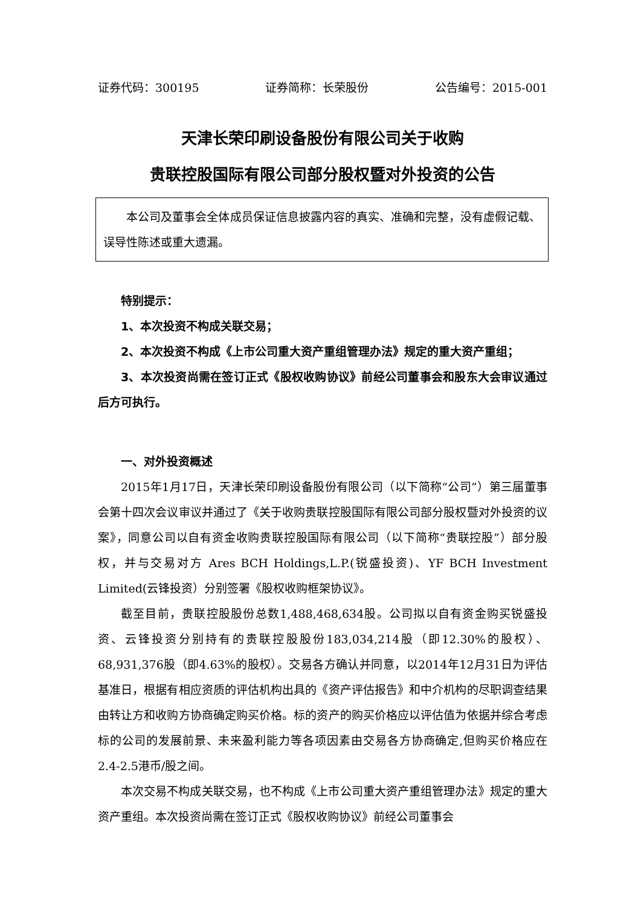证券代码：300195 证券简称：长荣股份 公告编号：2015-001
天津长荣印刷设备股份有限公司关于收购
贵联控股国际有限公司部分股权暨对外投资的公告
本公司及董事会全体成员保证信息披露内容的真实、准确和完整，没有虚假记载、误导性陈述或重大遗漏。
特别提示：
1、本次投资不构成关联交易；
2、本次投资不构成《上市公司重大资产重组管理办法》规定的重大资产重组；
3、本次投资尚需在签订正式《股权收购协议》前经公司董事会和股东大会审议通过后方可执行。
一、对外投资概述
2015年1月17日，天津长荣印刷设备股份有限公司（以下简称“公司”）第三届董事会第十四次会议审议并通过了《关于收购贵联控股国际有限公司部分股权暨对外投资的议案》，同意公司以自有资金收购贵联控股国际有限公司（以下简称“贵联控股”）部分股权，并与交易对方 Ares BCH Holdings,L.P.(锐盛投资)、YF BCH Investment Limited(云锋投资）分别签署《股权收购框架协议》。
截至目前，贵联控股股份总数1,488,468,634股。公司拟以自有资金购买锐盛投资、云锋投资分别持有的贵联控股股份183,034,214股（即12.30%的股权）、68,931,376股（即4.63%的股权）。交易各方确认并同意，以2014年12月31日为评估基准日，根据有相应资质的评估机构出具的《资产评估报告》和中介机构的尽职调查结果由转让方和收购方协商确定购买价格。标的资产的购买价格应以评估值为依据并综合考虑标的公司的发展前景、未来盈利能力等各项因素由交易各方协商确定,但购买价格应在2.4-2.5港币/股之间。
本次交易不构成关联交易，也不构成《上市公司重大资产重组管理办法》规定的重大资产重组。本次投资尚需在签订正式《股权收购协议》前经公司董事会